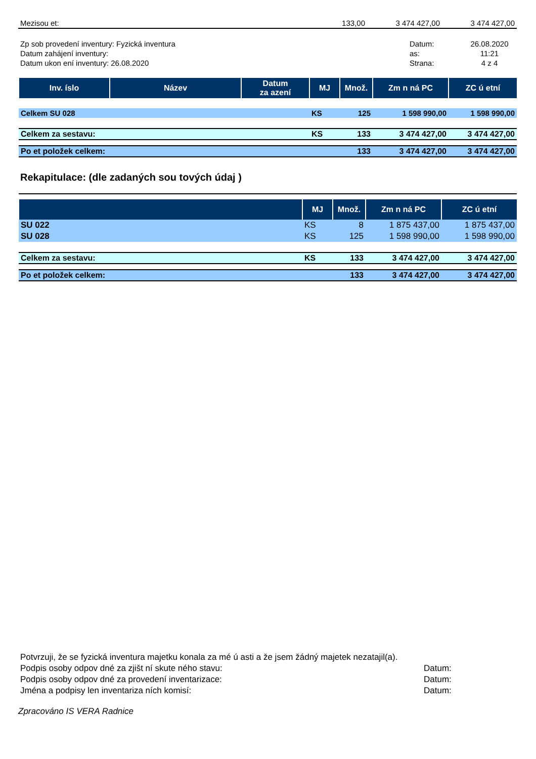| Mezisou et: | 133,00 | 3 474 427,00 | 3 474 427,00 |
| Zp sob provedení inventury: Fyzická inventura | Datum: | 26.08.2020 |
| Datum zahájení inventury: | as: | 11:21 |
| Datum ukon ení inventury: 26.08.2020 | Strana: | 4 z 4 |
| Inv. íslo | Název | Datum za azení | MJ | Množ. | Zm n ná PC | ZC ú etní |
| --- | --- | --- | --- | --- | --- | --- |
| Celkem SU 028 | | | KS | 125 | 1 598 990,00 | 1 598 990,00 |
| Celkem za sestavu: | | | KS | 133 | 3 474 427,00 | 3 474 427,00 |
| Po et položek celkem: | | | | 133 | 3 474 427,00 | 3 474 427,00 |
Rekapitulace: (dle zadaných sou tových údaj )
| | MJ | Množ. | Zm n ná PC | ZC ú etní |
| --- | --- | --- | --- | --- |
| SU 022 | KS | 8 | 1 875 437,00 | 1 875 437,00 |
| SU 028 | KS | 125 | 1 598 990,00 | 1 598 990,00 |
| Celkem za sestavu: | KS | 133 | 3 474 427,00 | 3 474 427,00 |
| Po et položek celkem: | | 133 | 3 474 427,00 | 3 474 427,00 |
| Potvrzuji, že se fyzická inventura majetku konala za mé ú asti a že jsem žádný majetek nezatajil(a). | |
| Podpis osoby odpov dné za zjišt ní skute ného stavu: | Datum: |
| Podpis osoby odpov dné za provedení inventarizace: | Datum: |
| Jména a podpisy len inventariza ních komisí: | Datum: |
Zpracováno IS VERA Radnice